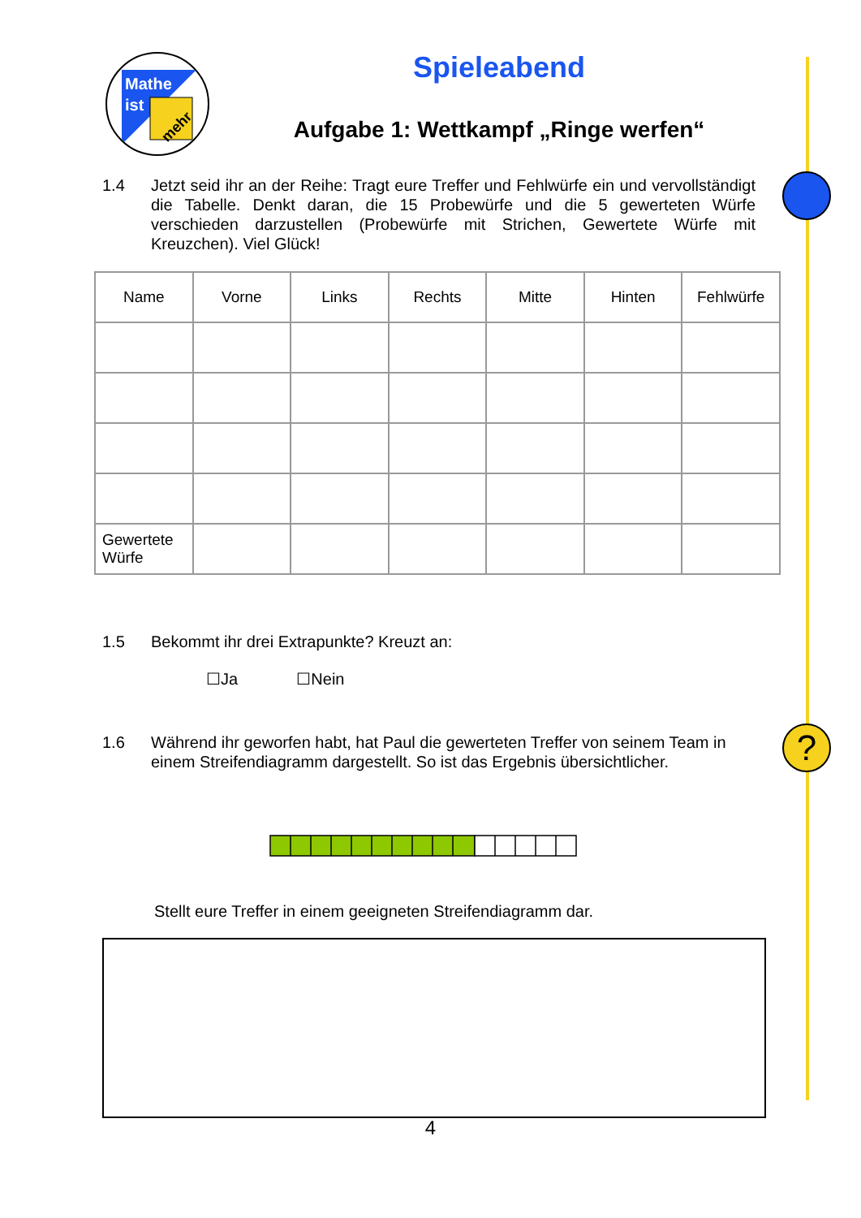Mathe
ist
mehr
Spieleabend
Aufgabe 1: Wettkampf „Ringe werfen“
1.4 Jetzt seid ihr an der Reihe: Tragt eure Treffer und Fehlwürfe ein und vervollständigt die Tabelle. Denkt daran, die 15 Probewürfe und die 5 gewerteten Würfe verschieden darzustellen (Probewürfe mit Strichen, Gewertete Würfe mit Kreuzchen). Viel Glück!
| Name | Vorne | Links | Rechts | Mitte | Hinten | Fehlwürfe |
| --- | --- | --- | --- | --- | --- | --- |
| Gewertete Würfe | | | | | | |
1.5 Bekommt ihr drei Extrapunkte? Kreuzt an:
☐Ja ☐Nein
?
1.6 Während ihr geworfen habt, hat Paul die gewerteten Treffer von seinem Team in einem Streifendiagramm dargestellt. So ist das Ergebnis übersichtlicher.
Stellt eure Treffer in einem geeigneten Streifendiagramm dar.
4